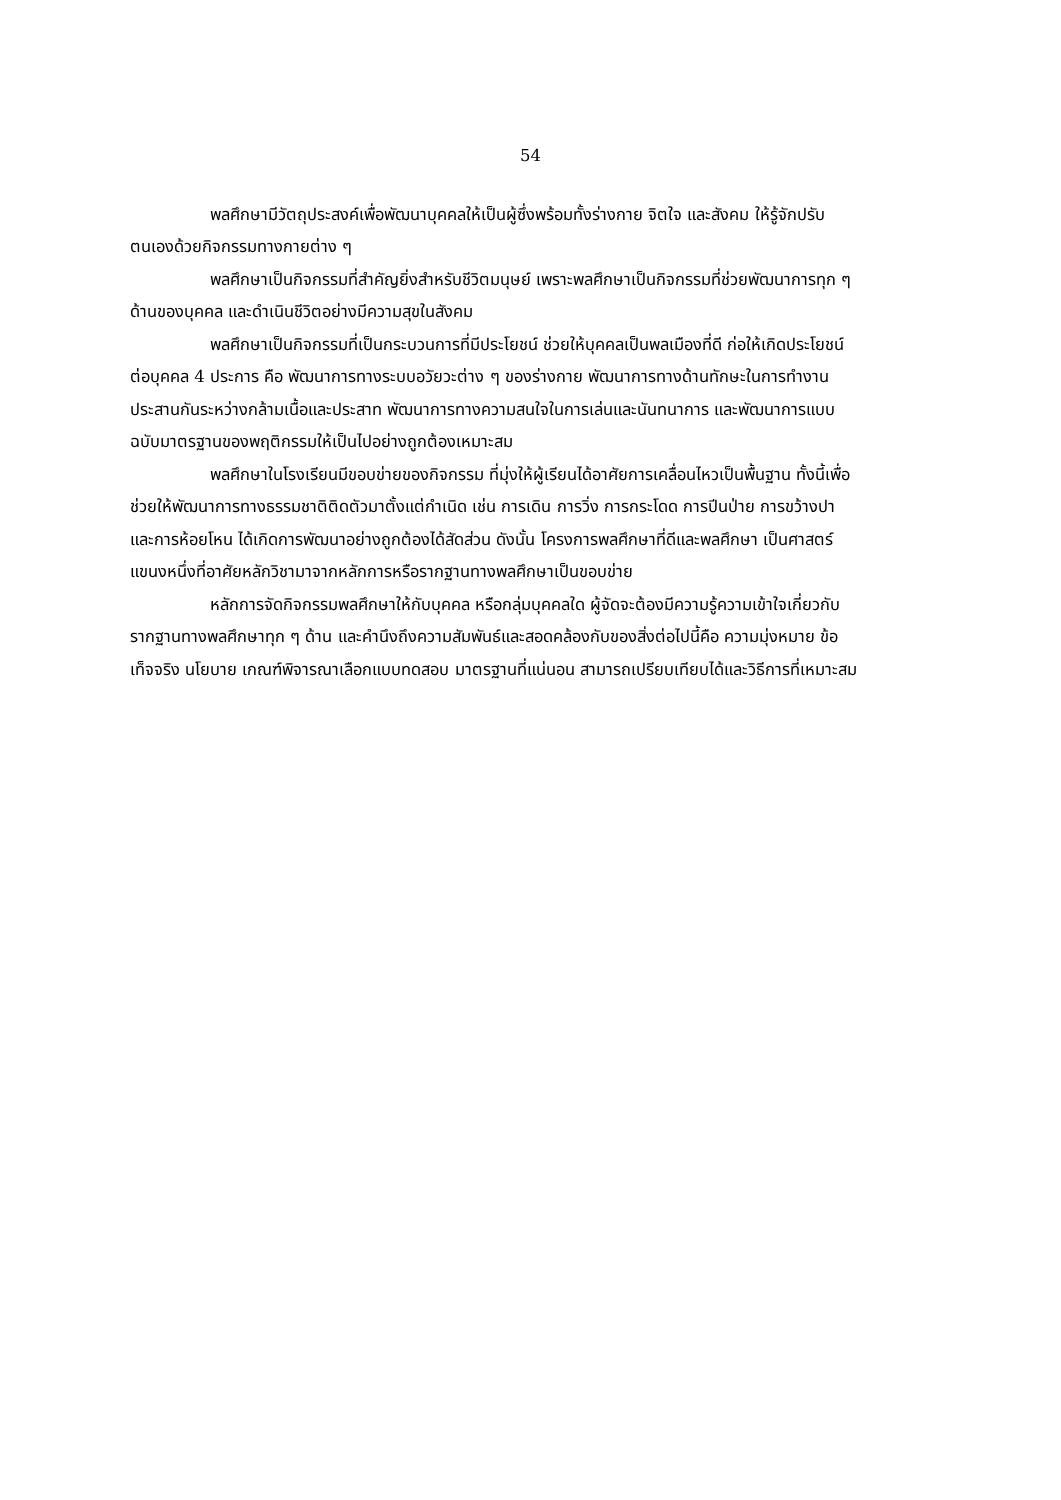54
พลศึกษามีวัตถุประสงค์เพื่อพัฒนาบุคคลให้เป็นผู้ซึ่งพร้อมทั้งร่างกาย จิตใจ และสังคม ให้รู้จักปรับตนเองด้วยกิจกรรมทางกายต่าง ๆ
พลศึกษาเป็นกิจกรรมที่สำคัญยิ่งสำหรับชีวิตมนุษย์ เพราะพลศึกษาเป็นกิจกรรมที่ช่วยพัฒนาการทุก ๆ ด้านของบุคคล และดำเนินชีวิตอย่างมีความสุขในสังคม
พลศึกษาเป็นกิจกรรมที่เป็นกระบวนการที่มีประโยชน์ ช่วยให้บุคคลเป็นพลเมืองที่ดี ก่อให้เกิดประโยชน์ต่อบุคคล 4 ประการ คือ พัฒนาการทางระบบอวัยวะต่าง ๆ ของร่างกาย พัฒนาการทางด้านทักษะในการทำงาน ประสานกันระหว่างกล้ามเนื้อและประสาท พัฒนาการทางความสนใจในการเล่นและนันทนาการ และพัฒนาการแบบฉบับมาตรฐานของพฤติกรรมให้เป็นไปอย่างถูกต้องเหมาะสม
พลศึกษาในโรงเรียนมีขอบข่ายของกิจกรรม ที่มุ่งให้ผู้เรียนได้อาศัยการเคลื่อนไหวเป็นพื้นฐาน ทั้งนี้เพื่อช่วยให้พัฒนาการทางธรรมชาติติดตัวมาตั้งแต่กำเนิด เช่น การเดิน การวิ่ง การกระโดด การปีนป่าย การขว้างปา และการห้อยโหน ได้เกิดการพัฒนาอย่างถูกต้องได้สัดส่วน ดังนั้น โครงการพลศึกษาที่ดีและพลศึกษา เป็นศาสตร์แขนงหนึ่งที่อาศัยหลักวิชามาจากหลักการหรือรากฐานทางพลศึกษาเป็นขอบข่าย
หลักการจัดกิจกรรมพลศึกษาให้กับบุคคล หรือกลุ่มบุคคลใด ผู้จัดจะต้องมีความรู้ความเข้าใจเกี่ยวกับรากฐานทางพลศึกษาทุก ๆ ด้าน และคำนึงถึงความสัมพันธ์และสอดคล้องกับของสิ่งต่อไปนี้คือ ความมุ่งหมาย ข้อเท็จจริง นโยบาย เกณฑ์พิจารณาเลือกแบบทดสอบ มาตรฐานที่แน่นอน สามารถเปรียบเทียบได้และวิธีการที่เหมาะสม